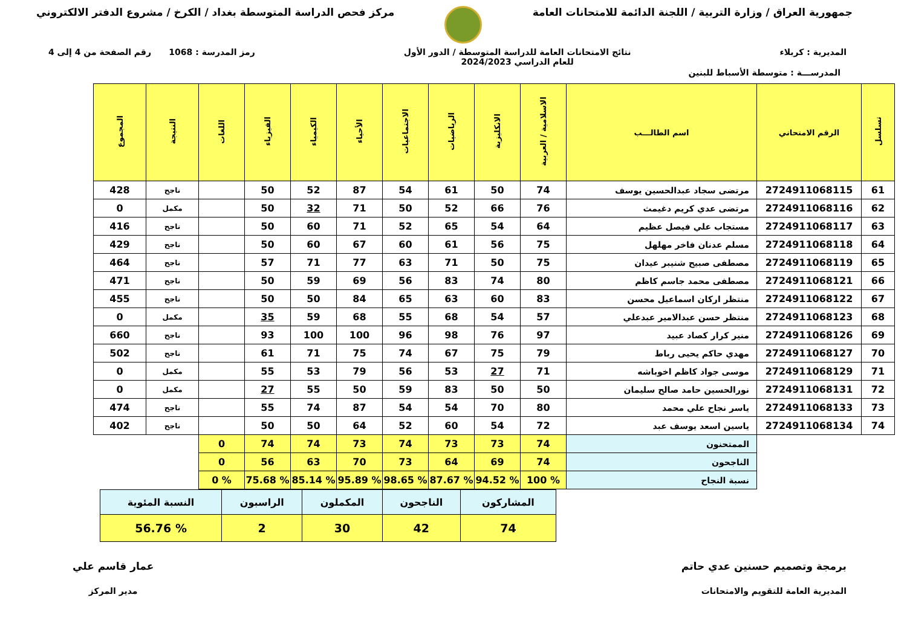جمهورية العراق / وزارة التربية / اللجنة الدائمة للامتحانات العامة
مركز فحص الدراسة المتوسطة بغداد / الكرخ / مشروع الدفتر الالكتروني
المديرية : كربلاء نتائج الامتحانات العامة للدراسة المتوسطة / الدور الأول
للعام الدراسي 2024/2023
رمز المدرسة : 1068 رقم الصفحة من 4 إلى 4
المدرســـة : متوسطة الأسباط للبنين
| تسلسل | الرقم الامتحاني | اسم الطالـــب | الاسلامية / العربية | الانكليزية | الرياضيات | الاجتماعيات | الأحياء | الكيمياء | الفيزياء | اللغات | النتيجة | المجموع |
| --- | --- | --- | --- | --- | --- | --- | --- | --- | --- | --- | --- | --- |
| 61 | 2724911068115 | مرتضى سجاد عبدالحسين يوسف | 74 | 50 | 61 | 54 | 87 | 52 | 50 | | ناجح | 428 |
| 62 | 2724911068116 | مرتضى عدي كريم دغيمث | 76 | 66 | 52 | 50 | 71 | 32 | 50 | | مكمل | 0 |
| 63 | 2724911068117 | مستجاب علي فيصل عظيم | 64 | 54 | 65 | 52 | 71 | 60 | 50 | | ناجح | 416 |
| 64 | 2724911068118 | مسلم عدنان فاخر مهلهل | 75 | 56 | 61 | 60 | 67 | 60 | 50 | | ناجح | 429 |
| 65 | 2724911068119 | مصطفى صبيح شنيبر عيدان | 75 | 50 | 71 | 63 | 77 | 71 | 57 | | ناجح | 464 |
| 66 | 2724911068121 | مصطفى محمد جاسم كاظم | 80 | 74 | 83 | 56 | 69 | 59 | 50 | | ناجح | 471 |
| 67 | 2724911068122 | منتظر اركان اسماعيل محسن | 83 | 60 | 63 | 65 | 84 | 50 | 50 | | ناجح | 455 |
| 68 | 2724911068123 | منتظر حسن عبدالامير عبدعلي | 57 | 54 | 68 | 55 | 68 | 59 | 35 | | مكمل | 0 |
| 69 | 2724911068126 | منير كرار كصاد عبيد | 97 | 76 | 98 | 96 | 100 | 100 | 93 | | ناجح | 660 |
| 70 | 2724911068127 | مهدي حاكم يحيى رباط | 79 | 75 | 67 | 74 | 75 | 71 | 61 | | ناجح | 502 |
| 71 | 2724911068129 | موسى جواد كاظم اخوباشه | 71 | 27 | 53 | 56 | 79 | 53 | 55 | | مكمل | 0 |
| 72 | 2724911068131 | نورالحسين حامد صالح سليمان | 50 | 50 | 83 | 59 | 50 | 55 | 27 | | مكمل | 0 |
| 73 | 2724911068133 | ياسر نجاح علي محمد | 80 | 70 | 54 | 54 | 87 | 74 | 55 | | ناجح | 474 |
| 74 | 2724911068134 | ياسين اسعد يوسف عبد | 72 | 54 | 60 | 52 | 64 | 50 | 50 | | ناجح | 402 |
| | | الممتحنون | 74 | 73 | 73 | 74 | 73 | 74 | 74 | 0 | | |
| | | الناجحون | 74 | 69 | 64 | 73 | 70 | 63 | 56 | 0 | | |
| | | نسبة النجاح | % 100 | % 94.52 | % 87.67 | % 98.65 | % 95.89 | % 85.14 | % 75.68 | % 0 | | |
| المشاركون | الناجحون | المكملون | الراسبون | النسبة المئوية |
| 74 | 42 | 30 | 2 | % 56.76 |
برمجة وتصميم حسنين عدي حاتم
المديرية العامة للتقويم والامتحانات
عمار قاسم علي
مدير المركز